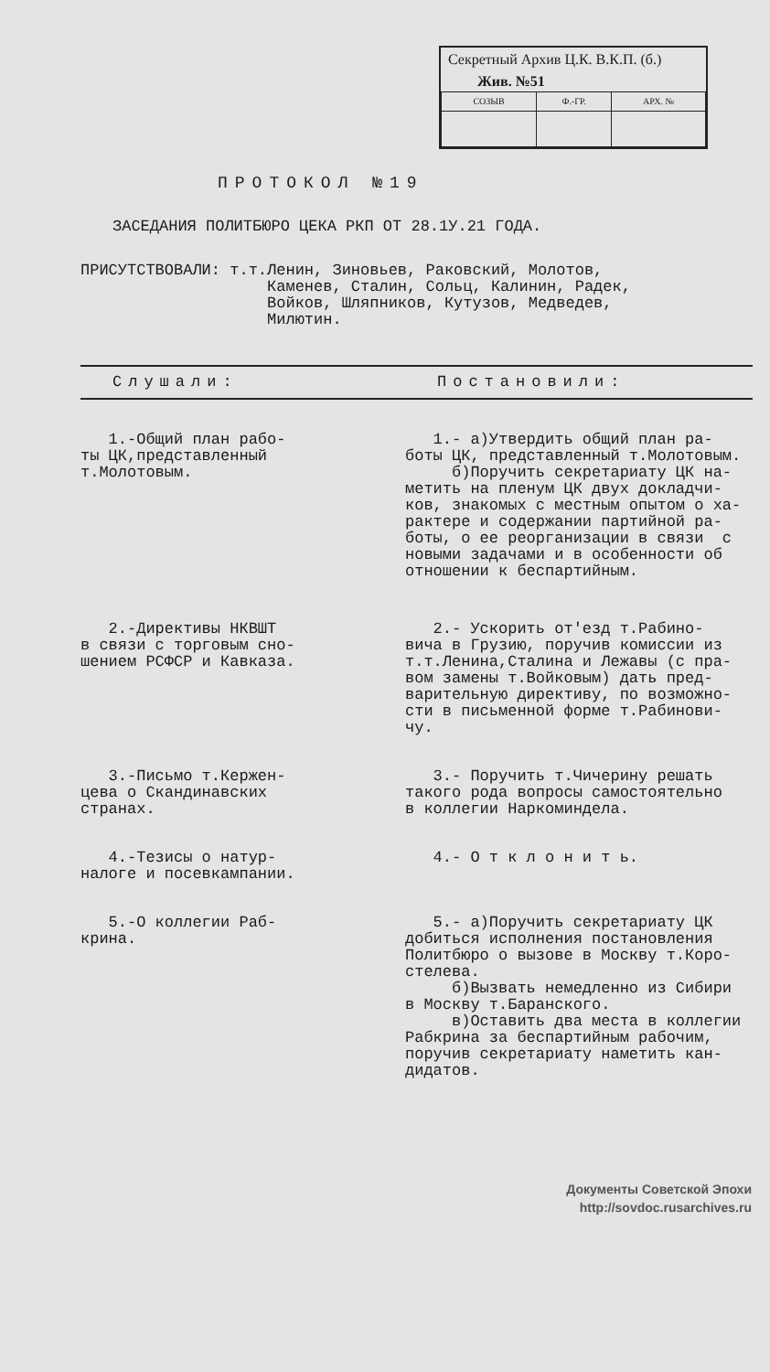Секретный Архив Ц.К. В.К.П. (б.)
Жив. №51
| СОЗЫВ | Ф.-ГР. | АРХ. № |
ПРОТОКОЛ №19
ЗАСЕДАНИЯ ПОЛИТБЮРО ЦЕКА РКП ОТ 28.1У.21 ГОДА.
ПРИСУТСТВОВАЛИ: т.т. Ленин, Зиновьев, Раковский, Молотов,
Каменев, Сталин, Сольц, Калинин, Радек,
Войков, Шляпников, Кутузов, Медведев,
Милютин.
| Слушали: | Постановили: |
| --- | --- |
| 1.-Общий план рабо- ты ЦК,представленный т.Молотовым. | 1.- а)Утвердить общий план ра- боты ЦК, представленный т.Молотовым. б)Поручить секретариату ЦК на- метить на пленум ЦК двух докладчи- ков, знакомых с местным опытом о ха- рактере и содержании партийной ра- боты, о ее реорганизации в связи с новыми задачами и в особенности об отношении к беспартийным. |
| 2.-Директивы НКВШТ в связи с торговым сно- шением РСФСР и Кавказа. | 2.- Ускорить от'езд т.Рабино- вича в Грузию, поручив комиссии из т.т.Ленина,Сталина и Лежавы (с пра- вом замены т.Войковым) дать пред- варительную директиву, по возможно- сти в письменной форме т.Рабинови- чу. |
| 3.-Письмо т.Кержен- цева о Скандинавских странах. | 3.- Поручить т.Чичерину решать такого рода вопросы самостоятельно в коллегии Наркоминдела. |
| 4.-Тезисы о натур- налоге и посевкампании. | 4.- О т к л о н и т ь. |
| 5.-О коллегии Раб- крина. | 5.- а)Поручить секретариату ЦК добиться исполнения постановления Политбюро о вызове в Москву т.Коро- стелева. б)Вызвать немедленно из Сибири в Москву т.Баранского. в)Оставить два места в коллегии Рабкрина за беспартийным рабочим, поручив секретариату наметить кан- дидатов. |
Документы Советской Эпохи
http://sovdoc.rusarchives.ru